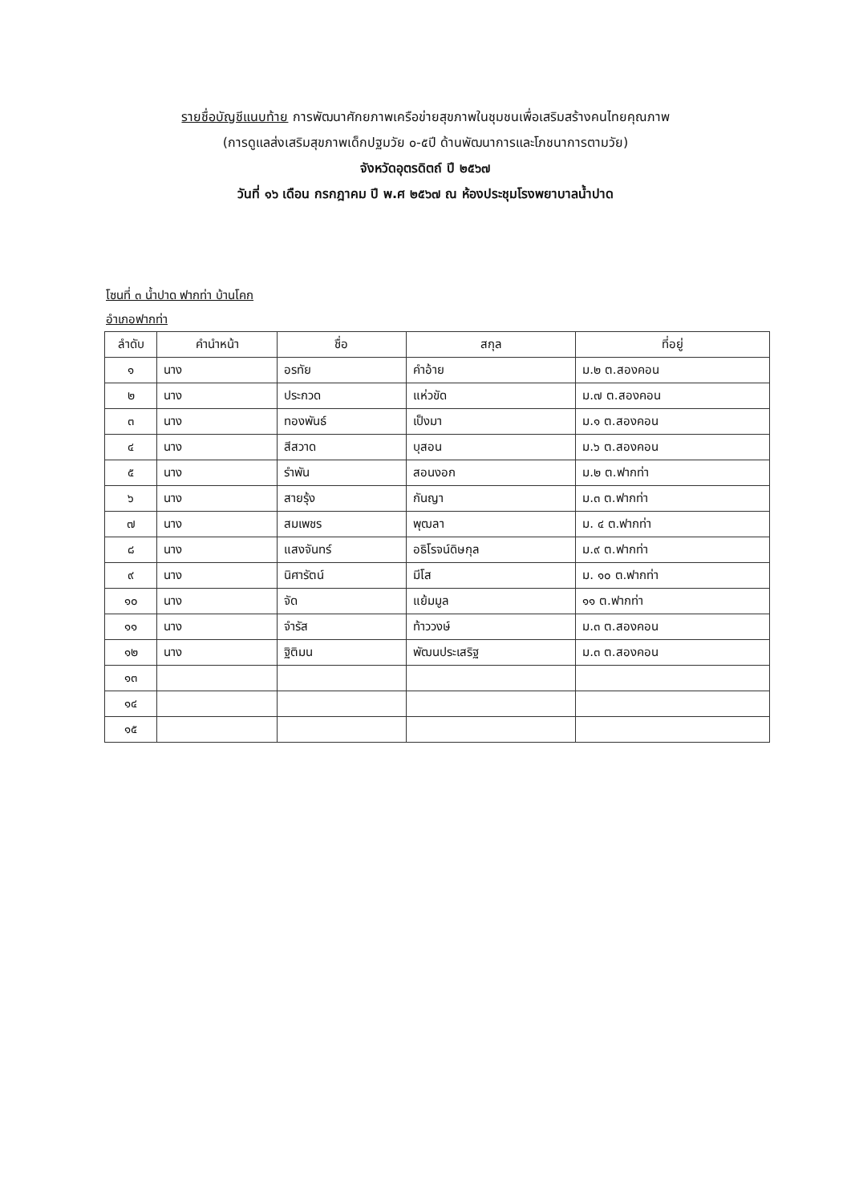รายชื่อบัญชีแนบท้าย การพัฒนาศักยภาพเครือข่ายสุขภาพในชุมชนเพื่อเสริมสร้างคนไทยคุณภาพ
(การดูแลส่งเสริมสุขภาพเด็กปฐมวัย ๐-๕ปี ด้านพัฒนาการและโภชนาการตามวัย)
จังหวัดอุตรดิตถ์ ปี ๒๕๖๗
วันที่ ๑๖ เดือน กรกฎาคม ปี พ.ศ ๒๕๖๗ ณ ห้องประชุมโรงพยาบาลน้ำปาด
โซนที่ ๓ น้ำปาด ฟากท่า บ้านโคก
อำเภอฟากท่า
| ลำดับ | คำนำหน้า | ชื่อ | สกุล | ที่อยู่ |
| --- | --- | --- | --- | --- |
| ๑ | นาง | อรทัย | คำอ้าย | ม.๒ ต.สองคอน |
| ๒ | นาง | ประกวด | แห่วขัด | ม.๗ ต.สองคอน |
| ๓ | นาง | ทองพันธ์ | เป็งมา | ม.๑ ต.สองคอน |
| ๔ | นาง | สีสวาด | บุสอน | ม.๖ ต.สองคอน |
| ๕ | นาง | รำพัน | สอนงอก | ม.๒ ต.ฟากท่า |
| ๖ | นาง | สายรุ้ง | กันญา | ม.๓ ต.ฟากท่า |
| ๗ | นาง | สมเพชร | พุฒลา | ม. ๔ ต.ฟากท่า |
| ๘ | นาง | แสงจันทร์ | อธิโรจน์ดิษกุล | ม.๙ ต.ฟากท่า |
| ๙ | นาง | นิศารัตน์ | มีโส | ม. ๑๐ ต.ฟากท่า |
| ๑๐ | นาง | จัด | แย้มมูล | ๑๑ ต.ฟากท่า |
| ๑๑ | นาง | จำรัส | ท้าววงษ์ | ม.๓ ต.สองคอน |
| ๑๒ | นาง | ฐิติมน | พัฒนประเสริฐ | ม.๓ ต.สองคอน |
| ๑๓ | | | | |
| ๑๔ | | | | |
| ๑๕ | | | | |